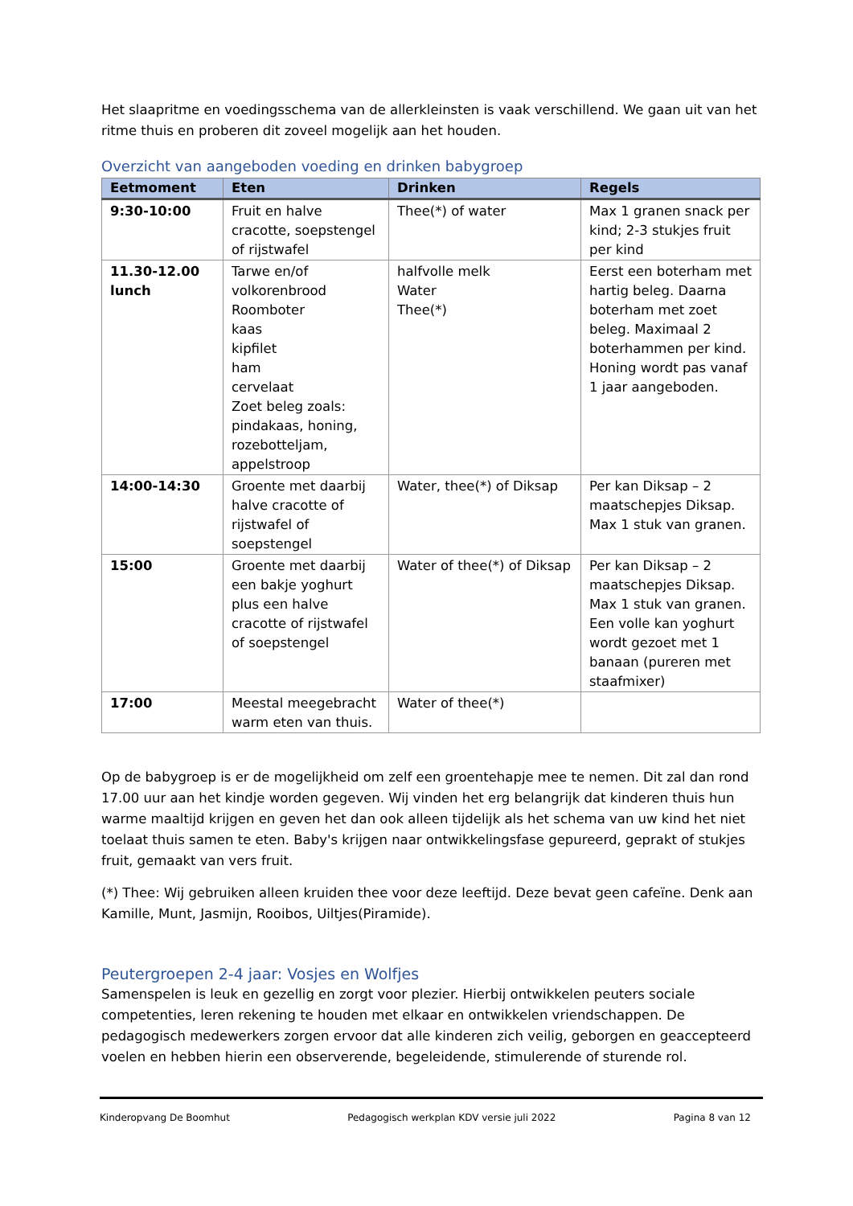Het slaapritme en voedingsschema van de allerkleinsten is vaak verschillend. We gaan uit van het ritme thuis en proberen dit zoveel mogelijk aan het houden.
Overzicht van aangeboden voeding en drinken babygroep
| Eetmoment | Eten | Drinken | Regels |
| --- | --- | --- | --- |
| 9:30-10:00 | Fruit en halve cracotte, soepstengel of rijstwafel | Thee(*) of water | Max 1 granen snack per kind; 2-3 stukjes fruit per kind |
| 11.30-12.00 lunch | Tarwe en/of volkorenbrood Roomboter kaas kipfilet ham cervelaat Zoet beleg zoals: pindakaas, honing, rozebotteljam, appelstroop | halfvolle melk Water Thee(*) | Eerst een boterham met hartig beleg. Daarna boterham met zoet beleg. Maximaal 2 boterhammen per kind. Honing wordt pas vanaf 1 jaar aangeboden. |
| 14:00-14:30 | Groente met daarbij halve cracotte of rijstwafel of soepstengel | Water, thee(*) of Diksap | Per kan Diksap – 2 maatschepjes Diksap. Max 1 stuk van granen. |
| 15:00 | Groente met daarbij een bakje yoghurt plus een halve cracotte of rijstwafel of soepstengel | Water of thee(*) of Diksap | Per kan Diksap – 2 maatschepjes Diksap. Max 1 stuk van granen. Een volle kan yoghurt wordt gezoet met 1 banaan (pureren met staafmixer) |
| 17:00 | Meestal meegebracht warm eten van thuis. | Water of thee(*) | |
Op de babygroep is er de mogelijkheid om zelf een groentehapje mee te nemen. Dit zal dan rond 17.00 uur aan het kindje worden gegeven. Wij vinden het erg belangrijk dat kinderen thuis hun warme maaltijd krijgen en geven het dan ook alleen tijdelijk als het schema van uw kind het niet toelaat thuis samen te eten. Baby's krijgen naar ontwikkelingsfase gepureerd, geprakt of stukjes fruit, gemaakt van vers fruit.
(*) Thee: Wij gebruiken alleen kruiden thee voor deze leeftijd. Deze bevat geen cafeïne. Denk aan Kamille, Munt, Jasmijn, Rooibos, Uiltjes(Piramide).
Peutergroepen 2-4 jaar: Vosjes en Wolfjes
Samenspelen is leuk en gezellig en zorgt voor plezier. Hierbij ontwikkelen peuters sociale competenties, leren rekening te houden met elkaar en ontwikkelen vriendschappen. De pedagogisch medewerkers zorgen ervoor dat alle kinderen zich veilig, geborgen en geaccepteerd voelen en hebben hierin een observerende, begeleidende, stimulerende of sturende rol.
Kinderopvang De Boomhut Pedagogisch werkplan KDV versie juli 2022 Pagina 8 van 12